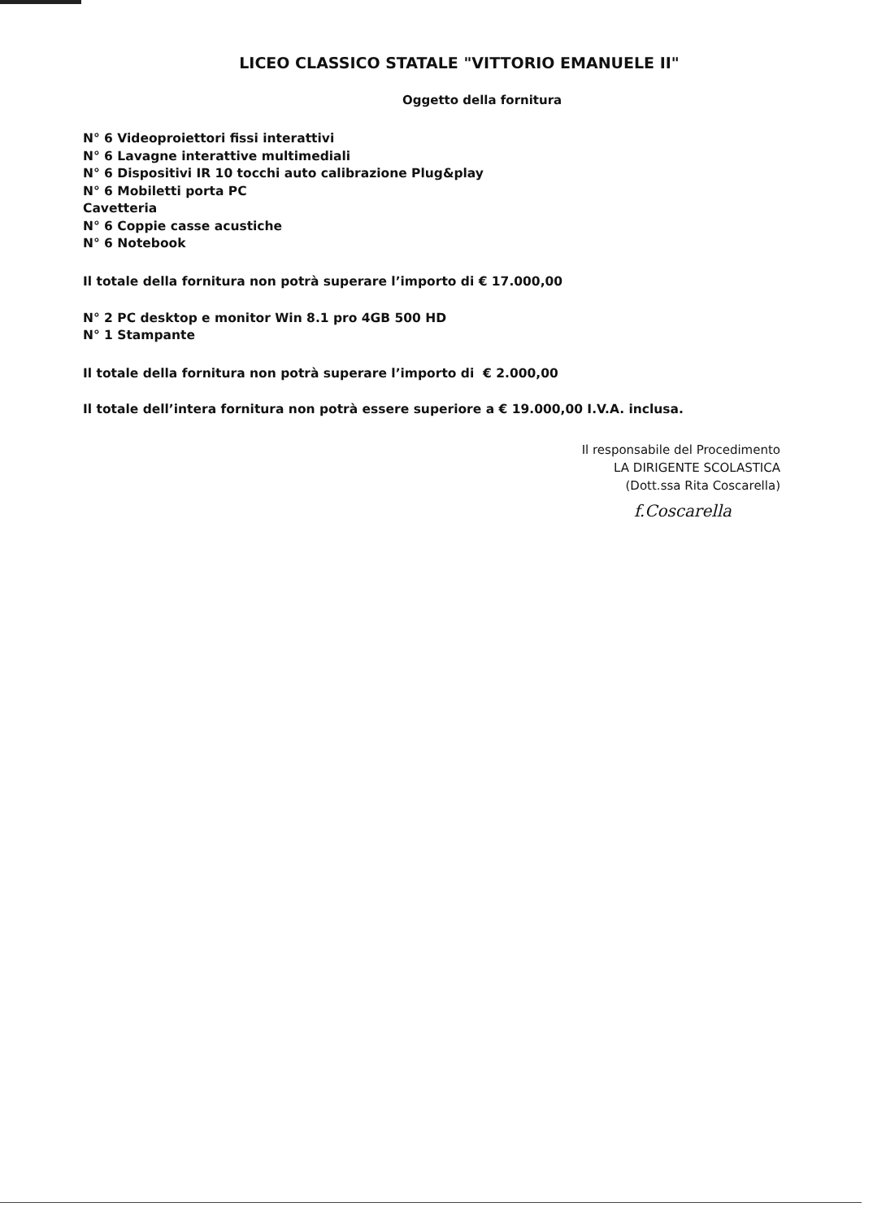LICEO CLASSICO STATALE "VITTORIO EMANUELE II"
Oggetto della fornitura
N° 6 Videoproiettori fissi interattivi
N° 6 Lavagne interattive multimediali
N° 6 Dispositivi IR 10 tocchi auto calibrazione Plug&play
N° 6 Mobiletti porta PC
Cavetteria
N° 6 Coppie casse acustiche
N° 6 Notebook
Il totale della fornitura non potrà superare l’importo di € 17.000,00
N° 2 PC desktop e monitor Win 8.1 pro 4GB 500 HD
N° 1 Stampante
Il totale della fornitura non potrà superare l’importo di € 2.000,00
Il totale dell’intera fornitura non potrà essere superiore a € 19.000,00 I.V.A. inclusa.
Il responsabile del Procedimento
LA DIRIGENTE SCOLASTICA
(Dott.ssa Rita Coscarella)
f.Coscarella